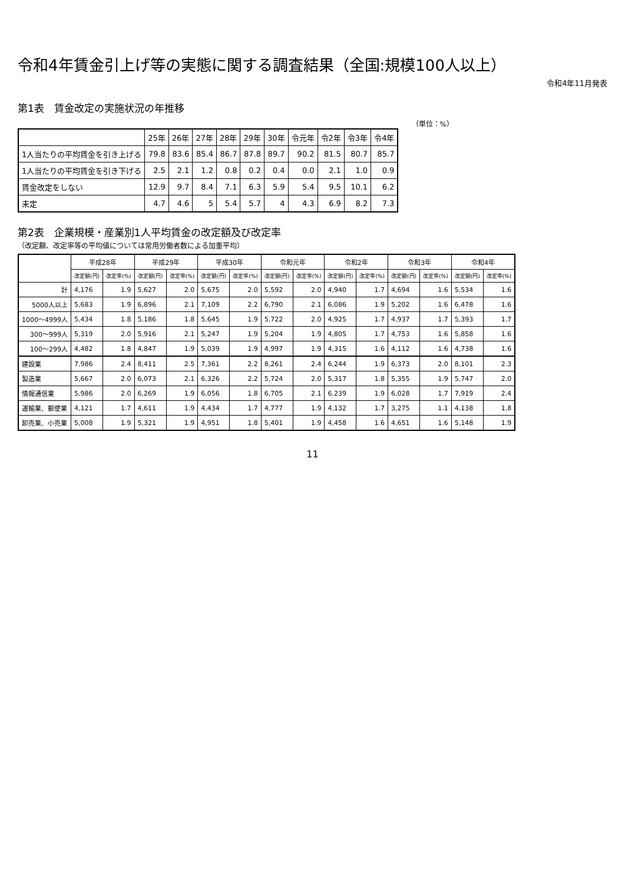令和4年賃金引上げ等の実態に関する調査結果（全国:規模100人以上）
令和4年11月発表
第1表　賃金改定の実施状況の年推移
（単位：%）
| | 25年 | 26年 | 27年 | 28年 | 29年 | 30年 | 令元年 | 令2年 | 令3年 | 令4年 |
| --- | --- | --- | --- | --- | --- | --- | --- | --- | --- | --- |
| 1人当たりの平均賃金を引き上げる | 79.8 | 83.6 | 85.4 | 86.7 | 87.8 | 89.7 | 90.2 | 81.5 | 80.7 | 85.7 |
| 1人当たりの平均賃金を引き下げる | 2.5 | 2.1 | 1.2 | 0.8 | 0.2 | 0.4 | 0.0 | 2.1 | 1.0 | 0.9 |
| 賃金改定をしない | 12.9 | 9.7 | 8.4 | 7.1 | 6.3 | 5.9 | 5.4 | 9.5 | 10.1 | 6.2 |
| 未定 | 4.7 | 4.6 | 5 | 5.4 | 5.7 | 4 | 4.3 | 6.9 | 8.2 | 7.3 |
第2表　企業規模・産業別1人平均賃金の改定額及び改定率
（改定額、改定率等の平均値については常用労働者数による加重平均）
| | 平成28年 | | 平成29年 | | 平成30年 | | 令和元年 | | 令和2年 | | 令和3年 | | 令和4年 | |
| --- | --- | --- | --- | --- | --- | --- | --- | --- | --- | --- | --- | --- | --- | --- |
| | 改定額(円) | 改定率(%) | 改定額(円) | 改定率(%) | 改定額(円) | 改定率(%) | 改定額(円) | 改定率(%) | 改定額(円) | 改定率(%) | 改定額(円) | 改定率(%) | 改定額(円) | 改定率(%) |
| 計 | 4,176 | 1.9 | 5,627 | 2.0 | 5,675 | 2.0 | 5,592 | 2.0 | 4,940 | 1.7 | 4,694 | 1.6 | 5,534 | 1.6 |
| 5000人以上 | 5,683 | 1.9 | 6,896 | 2.1 | 7,109 | 2.2 | 6,790 | 2.1 | 6,086 | 1.9 | 5,202 | 1.6 | 6,478 | 1.6 |
| 1000～4999人 | 5,434 | 1.8 | 5,186 | 1.8 | 5,645 | 1.9 | 5,722 | 2.0 | 4,925 | 1.7 | 4,937 | 1.7 | 5,393 | 1.7 |
| 300～999人 | 5,319 | 2.0 | 5,916 | 2.1 | 5,247 | 1.9 | 5,204 | 1.9 | 4,805 | 1.7 | 4,753 | 1.6 | 5,858 | 1.6 |
| 100～299人 | 4,482 | 1.8 | 4,847 | 1.9 | 5,039 | 1.9 | 4,997 | 1.9 | 4,315 | 1.6 | 4,112 | 1.6 | 4,738 | 1.6 |
| 建設業 | 7,986 | 2.4 | 8,411 | 2.5 | 7,361 | 2.2 | 8,261 | 2.4 | 6,244 | 1.9 | 6,373 | 2.0 | 8,101 | 2.3 |
| 製造業 | 5,667 | 2.0 | 6,073 | 2.1 | 6,326 | 2.2 | 5,724 | 2.0 | 5,317 | 1.8 | 5,355 | 1.9 | 5,747 | 2.0 |
| 情報通信業 | 5,986 | 2.0 | 6,269 | 1.9 | 6,056 | 1.8 | 6,705 | 2.1 | 6,239 | 1.9 | 6,028 | 1.7 | 7,919 | 2.4 |
| 運輸業、郵便業 | 4,121 | 1.7 | 4,611 | 1.9 | 4,434 | 1.7 | 4,777 | 1.9 | 4,132 | 1.7 | 3,275 | 1.1 | 4,138 | 1.8 |
| 卸売業、小売業 | 5,008 | 1.9 | 5,321 | 1.9 | 4,951 | 1.8 | 5,401 | 1.9 | 4,458 | 1.6 | 4,651 | 1.6 | 5,148 | 1.9 |
11